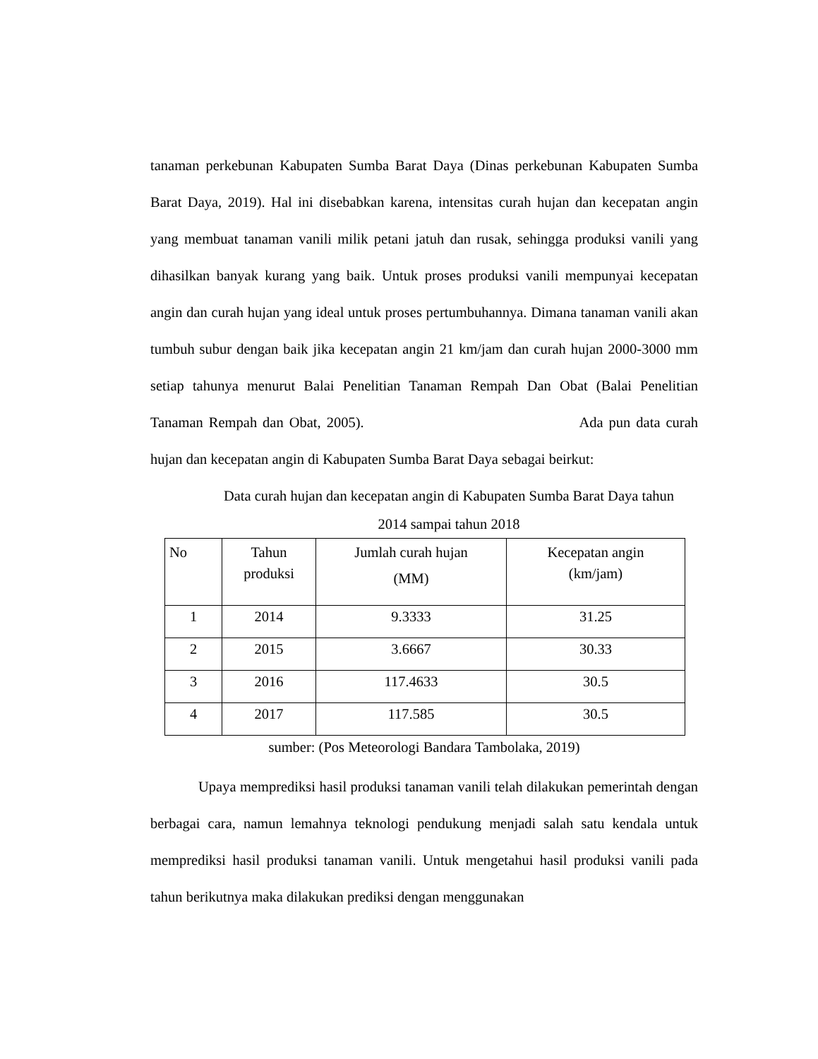tanaman perkebunan Kabupaten Sumba Barat Daya (Dinas perkebunan Kabupaten Sumba Barat Daya, 2019). Hal ini disebabkan karena, intensitas curah hujan dan kecepatan angin yang membuat tanaman vanili milik petani jatuh dan rusak, sehingga produksi vanili yang dihasilkan banyak kurang yang baik. Untuk proses produksi vanili mempunyai kecepatan angin dan curah hujan yang ideal untuk proses pertumbuhannya. Dimana tanaman vanili akan tumbuh subur dengan baik jika kecepatan angin 21 km/jam dan curah hujan 2000-3000 mm setiap tahunya menurut Balai Penelitian Tanaman Rempah Dan Obat (Balai Penelitian Tanaman Rempah dan Obat, 2005). Ada pun data curah hujan dan kecepatan angin di Kabupaten Sumba Barat Daya sebagai beirkut:
Data curah hujan dan kecepatan angin di Kabupaten Sumba Barat Daya tahun
2014 sampai tahun 2018
| No | Tahun produksi | Jumlah curah hujan (MM) | Kecepatan angin (km/jam) |
| 1 | 2014 | 9.3333 | 31.25 |
| 2 | 2015 | 3.6667 | 30.33 |
| 3 | 2016 | 117.4633 | 30.5 |
| 4 | 2017 | 117.585 | 30.5 |
sumber: (Pos Meteorologi Bandara Tambolaka, 2019)
Upaya memprediksi hasil produksi tanaman vanili telah dilakukan pemerintah dengan berbagai cara, namun lemahnya teknologi pendukung menjadi salah satu kendala untuk memprediksi hasil produksi tanaman vanili. Untuk mengetahui hasil produksi vanili pada tahun berikutnya maka dilakukan prediksi dengan menggunakan